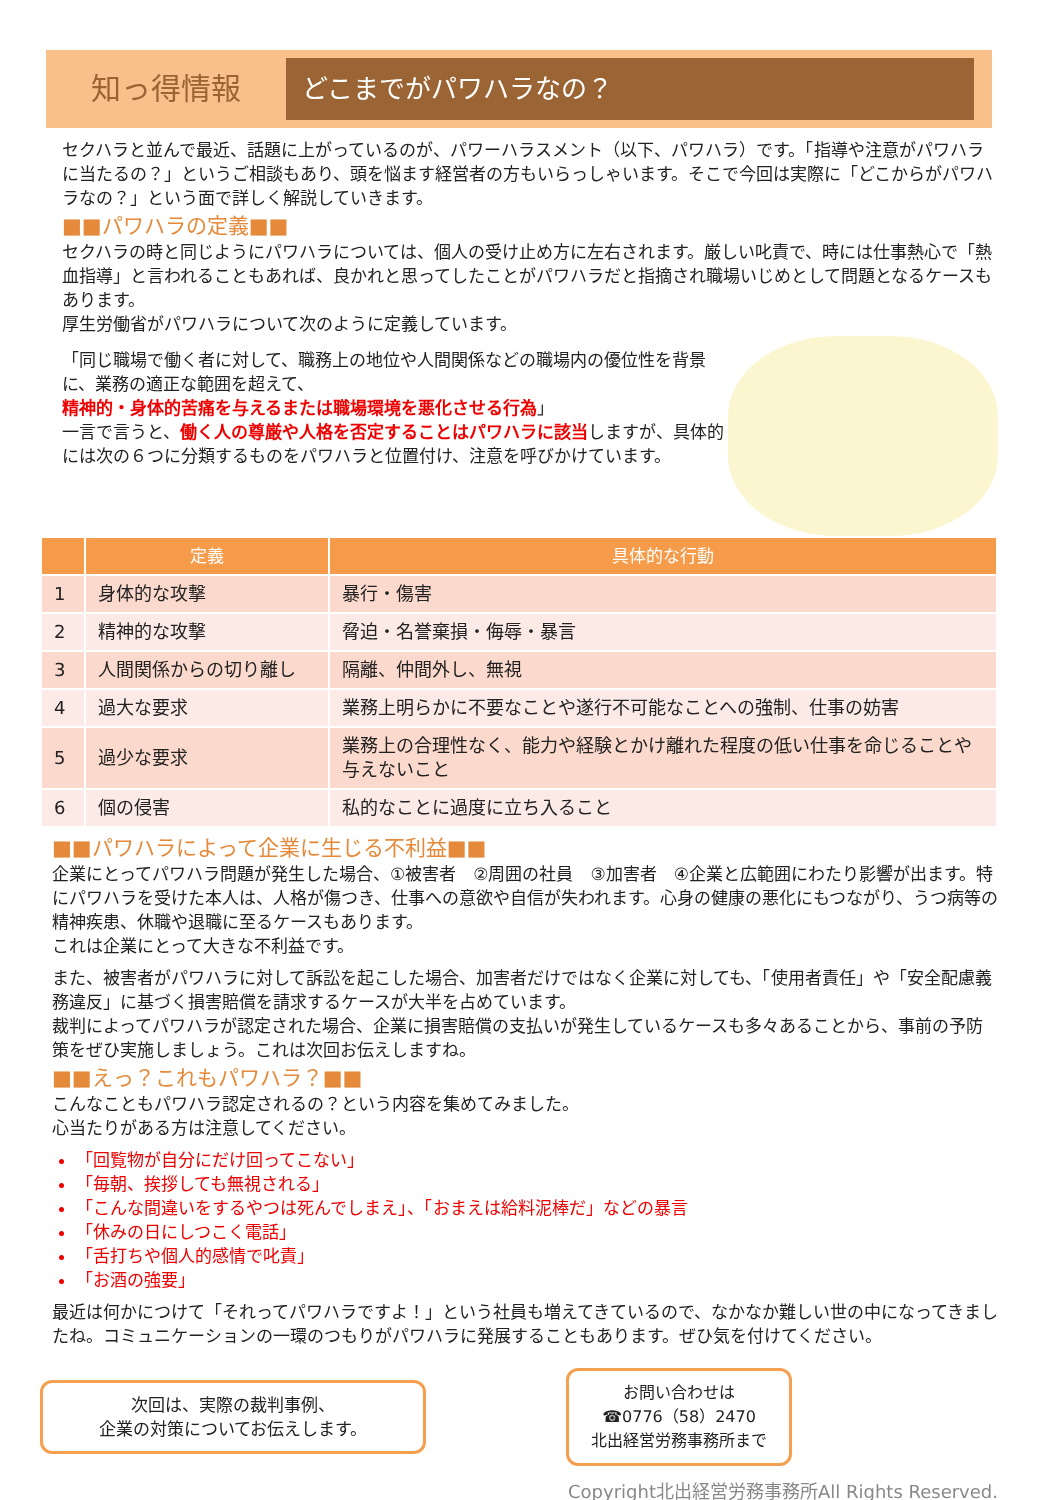知っ得情報
どこまでがパワハラなの？
セクハラと並んで最近、話題に上がっているのが、パワーハラスメント（以下、パワハラ）です。「指導や注意がパワハラに当たるの？」というご相談もあり、頭を悩ます経営者の方もいらっしゃいます。そこで今回は実際に「どこからがパワハラなの？」という面で詳しく解説していきます。
■■パワハラの定義■■
セクハラの時と同じようにパワハラについては、個人の受け止め方に左右されます。厳しい叱責で、時には仕事熱心で「熱血指導」と言われることもあれば、良かれと思ってしたことがパワハラだと指摘され職場いじめとして問題となるケースもあります。
厚生労働省がパワハラについて次のように定義しています。
「同じ職場で働く者に対して、職務上の地位や人間関係などの職場内の優位性を背景に、業務の適正な範囲を超えて、
精神的・身体的苦痛を与えるまたは職場環境を悪化させる行為」
一言で言うと、働く人の尊厳や人格を否定することはパワハラに該当しますが、具体的には次の６つに分類するものをパワハラと位置付け、注意を呼びかけています。
| | 定義 | 具体的な行動 |
| --- | --- | --- |
| 1 | 身体的な攻撃 | 暴行・傷害 |
| 2 | 精神的な攻撃 | 脅迫・名誉棄損・侮辱・暴言 |
| 3 | 人間関係からの切り離し | 隔離、仲間外し、無視 |
| 4 | 過大な要求 | 業務上明らかに不要なことや遂行不可能なことへの強制、仕事の妨害 |
| 5 | 過少な要求 | 業務上の合理性なく、能力や経験とかけ離れた程度の低い仕事を命じることや与えないこと |
| 6 | 個の侵害 | 私的なことに過度に立ち入ること |
■■パワハラによって企業に生じる不利益■■
企業にとってパワハラ問題が発生した場合、①被害者　②周囲の社員　③加害者　④企業と広範囲にわたり影響が出ます。特にパワハラを受けた本人は、人格が傷つき、仕事への意欲や自信が失われます。心身の健康の悪化にもつながり、うつ病等の精神疾患、休職や退職に至るケースもあります。
これは企業にとって大きな不利益です。
また、被害者がパワハラに対して訴訟を起こした場合、加害者だけではなく企業に対しても、「使用者責任」や「安全配慮義務違反」に基づく損害賠償を請求するケースが大半を占めています。
裁判によってパワハラが認定された場合、企業に損害賠償の支払いが発生しているケースも多々あることから、事前の予防策をぜひ実施しましょう。これは次回お伝えしますね。
■■えっ？これもパワハラ？■■
こんなこともパワハラ認定されるの？という内容を集めてみました。
心当たりがある方は注意してください。
「回覧物が自分にだけ回ってこない」
「毎朝、挨拶しても無視される」
「こんな間違いをするやつは死んでしまえ」、「おまえは給料泥棒だ」などの暴言
「休みの日にしつこく電話」
「舌打ちや個人的感情で叱責」
「お酒の強要」
最近は何かにつけて「それってパワハラですよ！」という社員も増えてきているので、なかなか難しい世の中になってきましたね。コミュニケーションの一環のつもりがパワハラに発展することもあります。ぜひ気を付けてください。
次回は、実際の裁判事例、
企業の対策についてお伝えします。
お問い合わせは
☎0776（58）2470
北出経営労務事務所まで
Copyright北出経営労務事務所All Rights Reserved.